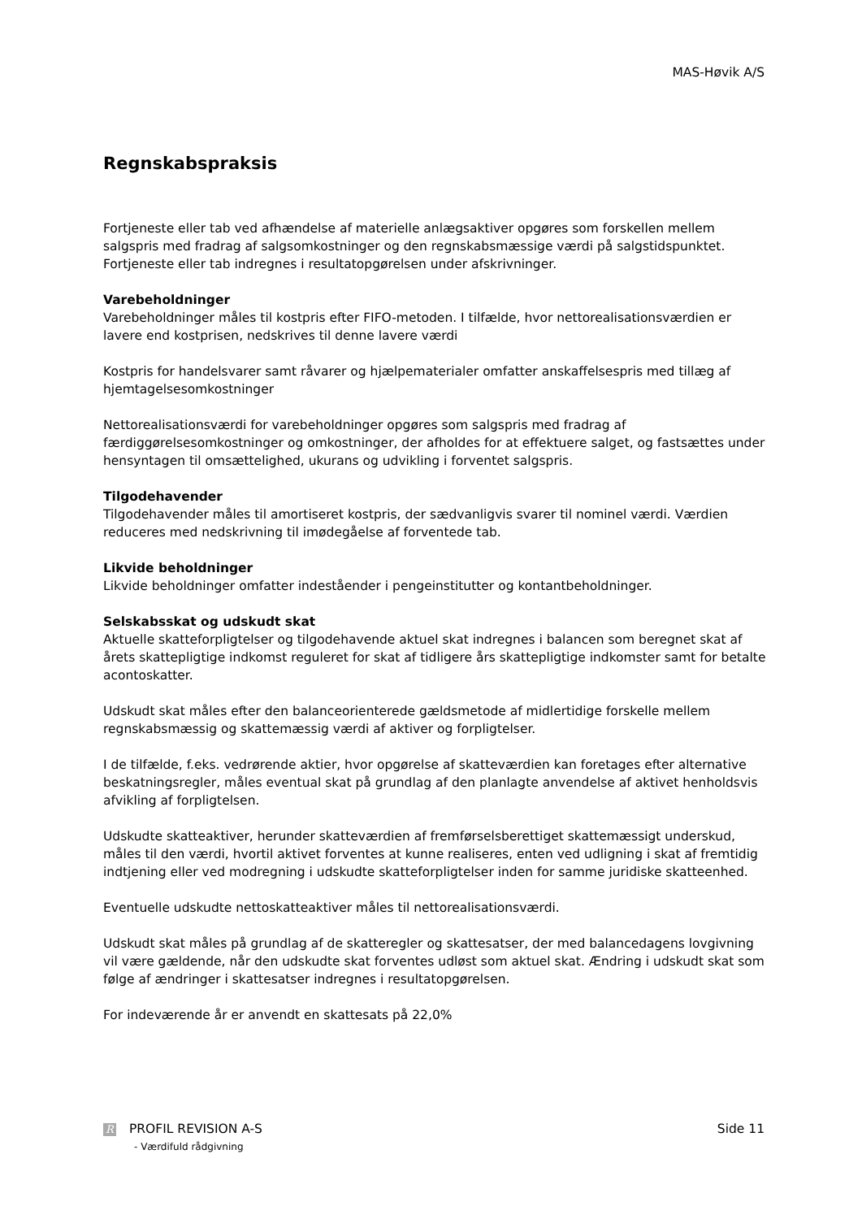MAS-Høvik A/S
Regnskabspraksis
Fortjeneste eller tab ved afhændelse af materielle anlægsaktiver opgøres som forskellen mellem salgspris med fradrag af salgsomkostninger og den regnskabsmæssige værdi på salgstidspunktet. Fortjeneste eller tab indregnes i resultatopgørelsen under afskrivninger.
Varebeholdninger
Varebeholdninger måles til kostpris efter FIFO-metoden. I tilfælde, hvor nettorealisationsværdien er lavere end kostprisen, nedskrives til denne lavere værdi
Kostpris for handelsvarer samt råvarer og hjælpematerialer omfatter anskaffelsespris med tillæg af hjemtagelsesomkostninger
Nettorealisationsværdi for varebeholdninger opgøres som salgspris med fradrag af færdiggørelsesomkostninger og omkostninger, der afholdes for at effektuere salget, og fastsættes under hensyntagen til omsættelighed, ukurans og udvikling i forventet salgspris.
Tilgodehavender
Tilgodehavender måles til amortiseret kostpris, der sædvanligvis svarer til nominel værdi. Værdien reduceres med nedskrivning til imødegåelse af forventede tab.
Likvide beholdninger
Likvide beholdninger omfatter indeståender i pengeinstitutter og kontantbeholdninger.
Selskabsskat og udskudt skat
Aktuelle skatteforpligtelser og tilgodehavende aktuel skat indregnes i balancen som beregnet skat af årets skattepligtige indkomst reguleret for skat af tidligere års skattepligtige indkomster samt for betalte acontoskatter.
Udskudt skat måles efter den balanceorienterede gældsmetode af midlertidige forskelle mellem regnskabsmæssig og skattemæssig værdi af aktiver og forpligtelser.
I de tilfælde, f.eks. vedrørende aktier, hvor opgørelse af skatteværdien kan foretages efter alternative beskatningsregler, måles eventual skat på grundlag af den planlagte anvendelse af aktivet henholdsvis afvikling af forpligtelsen.
Udskudte skatteaktiver, herunder skatteværdien af fremførselsberettiget skattemæssigt underskud, måles til den værdi, hvortil aktivet forventes at kunne realiseres, enten ved udligning i skat af fremtidig indtjening eller ved modregning i udskudte skatteforpligtelser inden for samme juridiske skatteenhed.
Eventuelle udskudte nettoskatteaktiver måles til nettorealisationsværdi.
Udskudt skat måles på grundlag af de skatteregler og skattesatser, der med balancedagens lovgivning vil være gældende, når den udskudte skat forventes udløst som aktuel skat. Ændring i udskudt skat som følge af ændringer i skattesatser indregnes i resultatopgørelsen.
For indeværende år er anvendt en skattesats på 22,0%
R PROFIL REVISION A-S
- Værdifuld rådgivning
Side 11